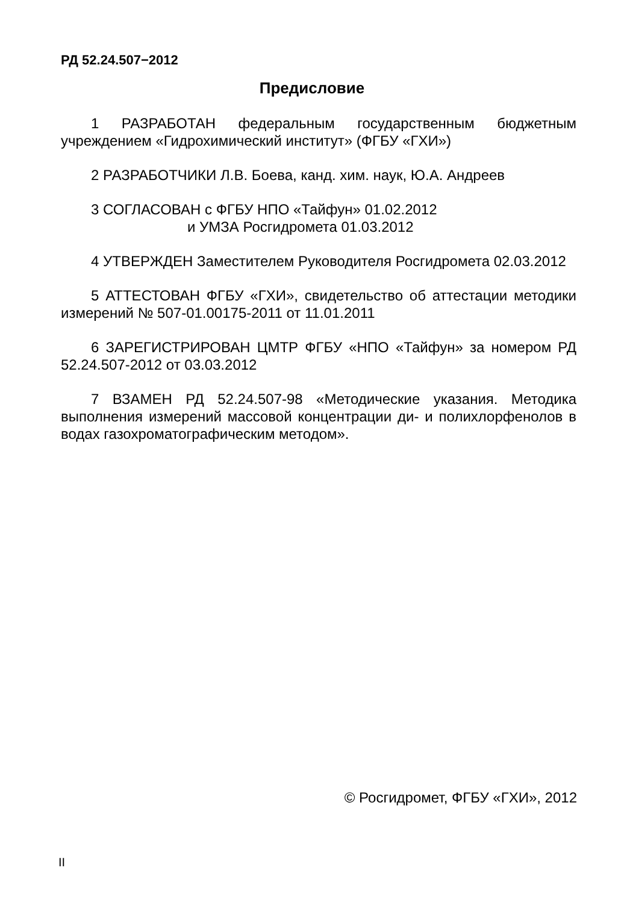РД 52.24.507−2012
Предисловие
1 РАЗРАБОТАН федеральным государственным бюджетным учреждением «Гидрохимический институт» (ФГБУ «ГХИ»)
2 РАЗРАБОТЧИКИ Л.В. Боева, канд. хим. наук, Ю.А. Андреев
3 СОГЛАСОВАН с ФГБУ НПО «Тайфун» 01.02.2012
и УМЗА Росгидромета 01.03.2012
4 УТВЕРЖДЕН Заместителем Руководителя Росгидромета 02.03.2012
5 АТТЕСТОВАН ФГБУ «ГХИ», свидетельство об аттестации методики измерений № 507-01.00175-2011 от 11.01.2011
6 ЗАРЕГИСТРИРОВАН ЦМТР ФГБУ «НПО «Тайфун» за номером РД 52.24.507-2012 от 03.03.2012
7 ВЗАМЕН РД 52.24.507-98 «Методические указания. Методика выполнения измерений массовой концентрации ди- и полихлорфенолов в водах газохроматографическим методом».
© Росгидромет, ФГБУ «ГХИ», 2012
II